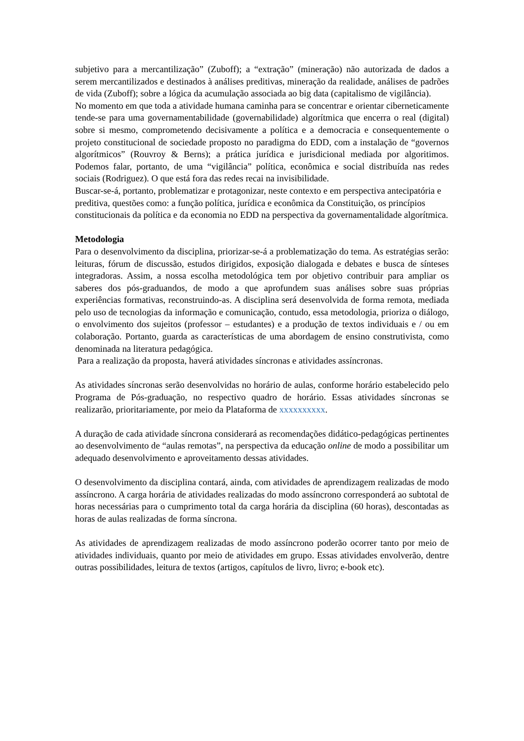subjetivo para a mercantilização” (Zuboff); a “extração” (mineração) não autorizada de dados a serem mercantilizados e destinados à análises preditivas, mineração da realidade, análises de padrões de vida (Zuboff); sobre a lógica da acumulação associada ao big data (capitalismo de vigilância).
No momento em que toda a atividade humana caminha para se concentrar e orientar ciberneticamente tende-se para uma governamentabilidade (governabilidade) algorítmica que encerra o real (digital) sobre si mesmo, comprometendo decisivamente a política e a democracia e consequentemente o projeto constitucional de sociedade proposto no paradigma do EDD, com a instalação de “governos algorítmicos” (Rouvroy & Berns); a prática jurídica e jurisdicional mediada por algoritimos. Podemos falar, portanto, de uma “vigilância” política, econômica e social distribuída nas redes sociais (Rodriguez). O que está fora das redes recai na invisibilidade.
Buscar-se-á, portanto, problematizar e protagonizar, neste contexto e em perspectiva antecipatória e preditiva, questões como: a função política, jurídica e econômica da Constituição, os princípios constitucionais da política e da economia no EDD na perspectiva da governamentalidade algorítmica.
Metodologia
Para o desenvolvimento da disciplina, priorizar-se-á a problematização do tema. As estratégias serão: leituras, fórum de discussão, estudos dirigidos, exposição dialogada e debates e busca de sínteses integradoras. Assim, a nossa escolha metodológica tem por objetivo contribuir para ampliar os saberes dos pós-graduandos, de modo a que aprofundem suas análises sobre suas próprias experiências formativas, reconstruindo-as. A disciplina será desenvolvida de forma remota, mediada pelo uso de tecnologias da informação e comunicação, contudo, essa metodologia, prioriza o diálogo, o envolvimento dos sujeitos (professor – estudantes) e a produção de textos individuais e / ou em colaboração. Portanto, guarda as características de uma abordagem de ensino construtivista, como denominada na literatura pedagógica.
Para a realização da proposta, haverá atividades síncronas e atividades assíncronas.
As atividades síncronas serão desenvolvidas no horário de aulas, conforme horário estabelecido pelo Programa de Pós-graduação, no respectivo quadro de horário. Essas atividades síncronas se realizarão, prioritariamente, por meio da Plataforma de xxxxxxxxxx.
A duração de cada atividade síncrona considerará as recomendações didático-pedagógicas pertinentes ao desenvolvimento de “aulas remotas”, na perspectiva da educação online de modo a possibilitar um adequado desenvolvimento e aproveitamento dessas atividades.
O desenvolvimento da disciplina contará, ainda, com atividades de aprendizagem realizadas de modo assíncrono. A carga horária de atividades realizadas do modo assíncrono corresponderá ao subtotal de horas necessárias para o cumprimento total da carga horária da disciplina (60 horas), descontadas as horas de aulas realizadas de forma síncrona.
As atividades de aprendizagem realizadas de modo assíncrono poderão ocorrer tanto por meio de atividades individuais, quanto por meio de atividades em grupo. Essas atividades envolverão, dentre outras possibilidades, leitura de textos (artigos, capítulos de livro, livro; e-book etc).